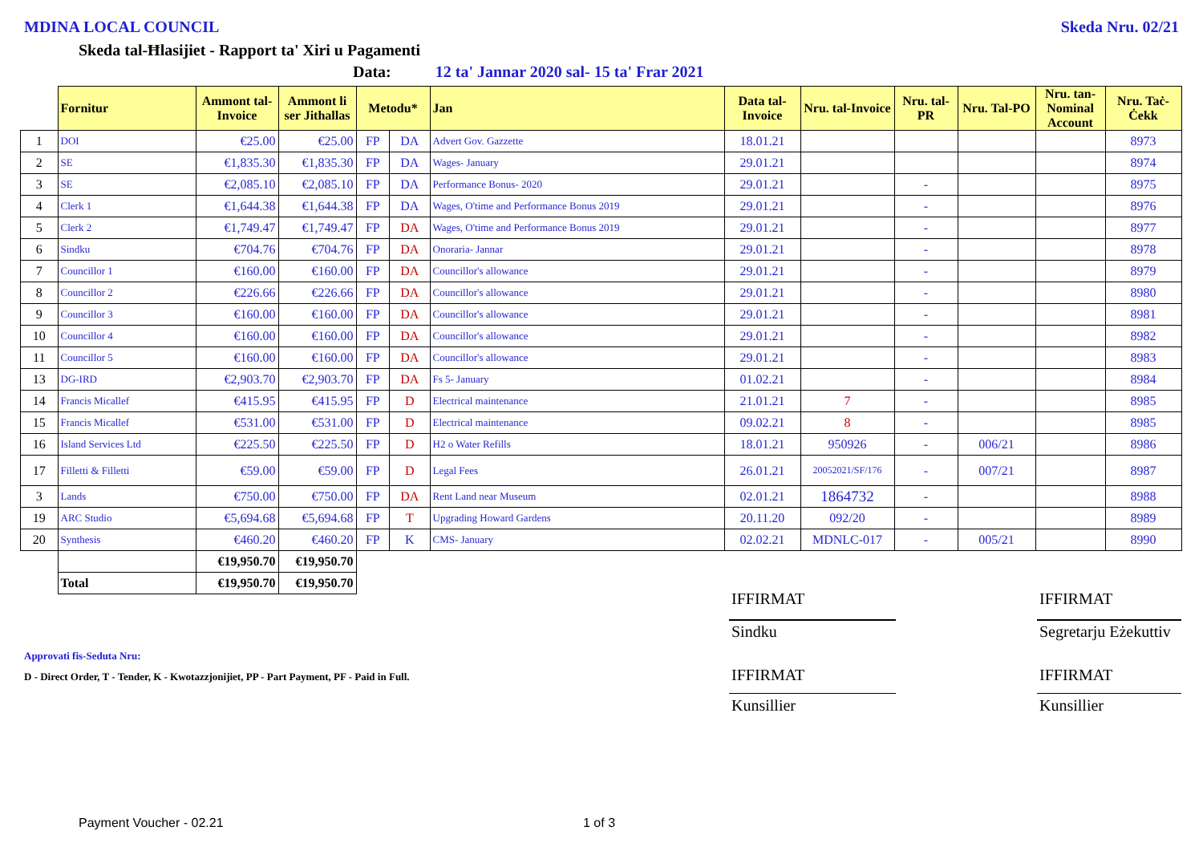MDINA LOCAL COUNCIL Skeda Nru. 02/21
Skeda tal-Ħlasijiet - Rapport ta' Xiri u Pagamenti
Data: 12 ta' Jannar 2020 sal- 15 ta' Frar 2021
| | Fornitur | Ammont tal-Invoice | Ammont li ser Jithallas | Metodu* | | Jan | Data tal-Invoice | Nru. tal-Invoice | Nru. tal-PR | Nru. Tal-PO | Nru. tan-Nominal Account | Nru. Taċ-Ċekk |
| --- | --- | --- | --- | --- | --- | --- | --- | --- | --- | --- | --- | --- |
| 1 | DOI | €25.00 | €25.00 | FP | DA | Advert Gov. Gazzette | 18.01.21 | | | | | 8973 |
| 2 | SE | €1,835.30 | €1,835.30 | FP | DA | Wages- January | 29.01.21 | | | | | 8974 |
| 3 | SE | €2,085.10 | €2,085.10 | FP | DA | Performance Bonus- 2020 | 29.01.21 | | - | | | 8975 |
| 4 | Clerk 1 | €1,644.38 | €1,644.38 | FP | DA | Wages, O'time and Performance Bonus 2019 | 29.01.21 | | - | | | 8976 |
| 5 | Clerk 2 | €1,749.47 | €1,749.47 | FP | DA | Wages, O'time and Performance Bonus 2019 | 29.01.21 | | - | | | 8977 |
| 6 | Sindku | €704.76 | €704.76 | FP | DA | Onoraria- Jannar | 29.01.21 | | - | | | 8978 |
| 7 | Councillor 1 | €160.00 | €160.00 | FP | DA | Councillor's allowance | 29.01.21 | | - | | | 8979 |
| 8 | Councillor 2 | €226.66 | €226.66 | FP | DA | Councillor's allowance | 29.01.21 | | - | | | 8980 |
| 9 | Councillor 3 | €160.00 | €160.00 | FP | DA | Councillor's allowance | 29.01.21 | | - | | | 8981 |
| 10 | Councillor 4 | €160.00 | €160.00 | FP | DA | Councillor's allowance | 29.01.21 | | - | | | 8982 |
| 11 | Councillor 5 | €160.00 | €160.00 | FP | DA | Councillor's allowance | 29.01.21 | | - | | | 8983 |
| 13 | DG-IRD | €2,903.70 | €2,903.70 | FP | DA | Fs 5- January | 01.02.21 | | - | | | 8984 |
| 14 | Francis Micallef | €415.95 | €415.95 | FP | D | Electrical maintenance | 21.01.21 | 7 | - | | | 8985 |
| 15 | Francis Micallef | €531.00 | €531.00 | FP | D | Electrical maintenance | 09.02.21 | 8 | - | | | 8985 |
| 16 | Island Services Ltd | €225.50 | €225.50 | FP | D | H2 o Water Refills | 18.01.21 | 950926 | - | 006/21 | | 8986 |
| 17 | Filletti & Filletti | €59.00 | €59.00 | FP | D | Legal Fees | 26.01.21 | 20052021/SF/176 | - | 007/21 | | 8987 |
| 3 | Lands | €750.00 | €750.00 | FP | DA | Rent Land near Museum | 02.01.21 | 1864732 | - | | | 8988 |
| 19 | ARC Studio | €5,694.68 | €5,694.68 | FP | T | Upgrading Howard Gardens | 20.11.20 | 092/20 | - | | | 8989 |
| 20 | Synthesis | €460.20 | €460.20 | FP | K | CMS- January | 02.02.21 | MDNLC-017 | - | 005/21 | | 8990 |
| | | €19,950.70 | €19,950.70 | | | | | | | | | |
| | Total | €19,950.70 | €19,950.70 | | | | | | | | | |
IFFIRMAT IFFIRMAT
Sindku Segretarju Eżekuttiv
Approvati fis-Seduta Nru:
D - Direct Order, T - Tender, K - Kwotazzjonijiet, PP - Part Payment, PF - Paid in Full.
IFFIRMAT IFFIRMAT
Kunsillier Kunsillier
Payment Voucher - 02.21 1 of 3